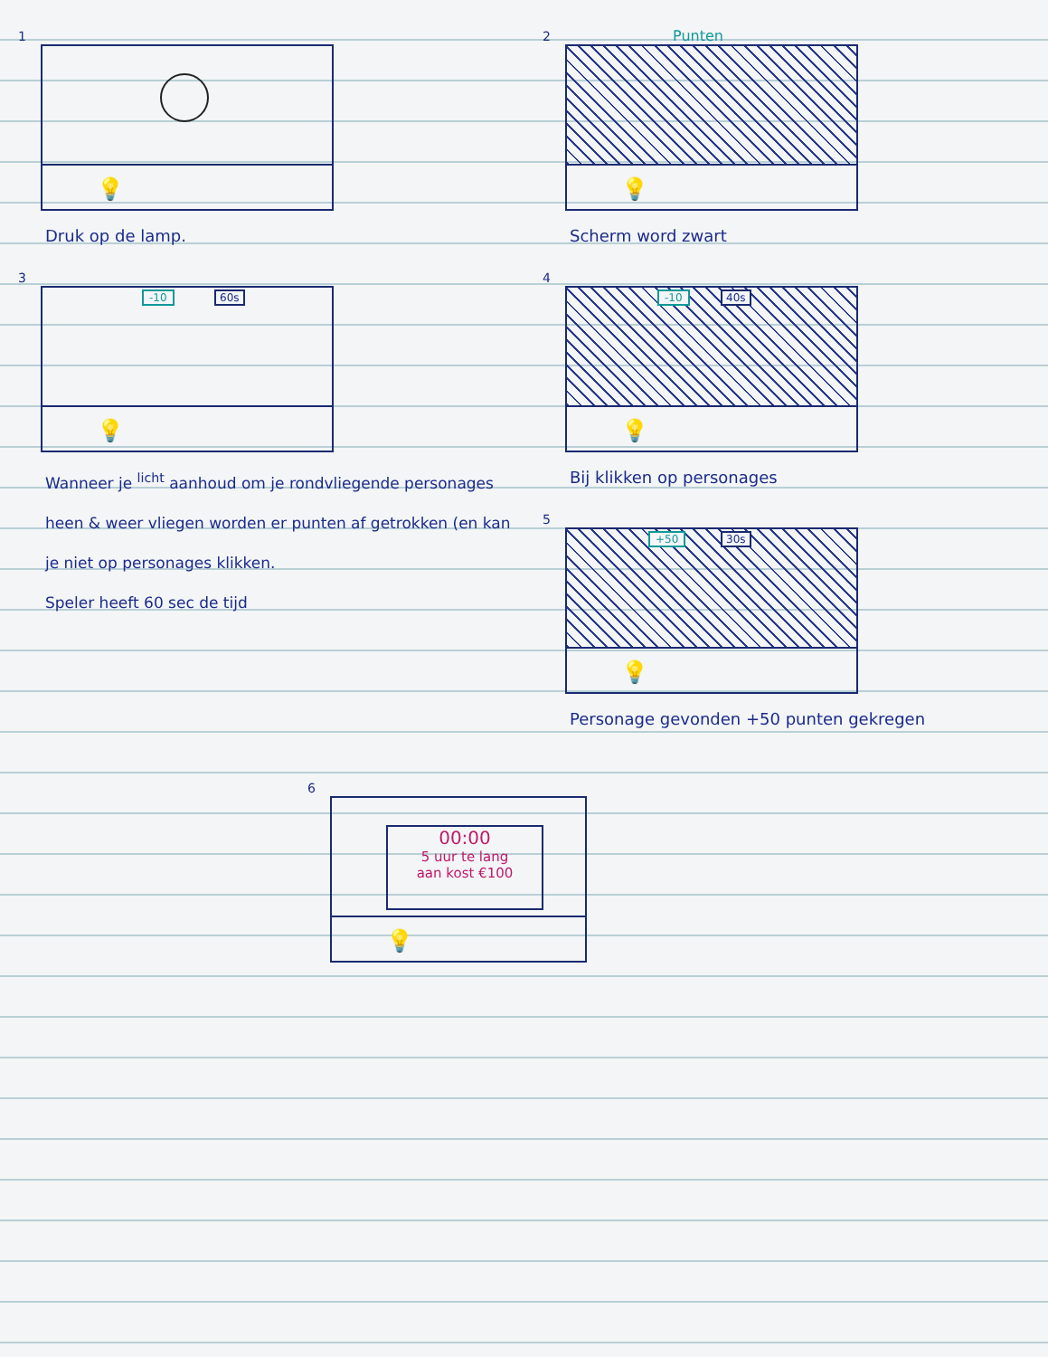1
💡
Druk op de lamp.
2 Punten
💡
Scherm word zwart
3
-10 60s
💡
Wanneer je <sup>licht</sup> aanhoud om je rondvliegende personages heen & weer vliegen worden er punten af getrokken (en kan je niet op personages klikken.
Speler heeft 60 sec de tijd
4
-10 40s
💡
Bij klikken op personages
5
+50 30s
💡
Personage gevonden +50 punten gekregen
6
00:00
5 uur te lang
aan kost €100
💡